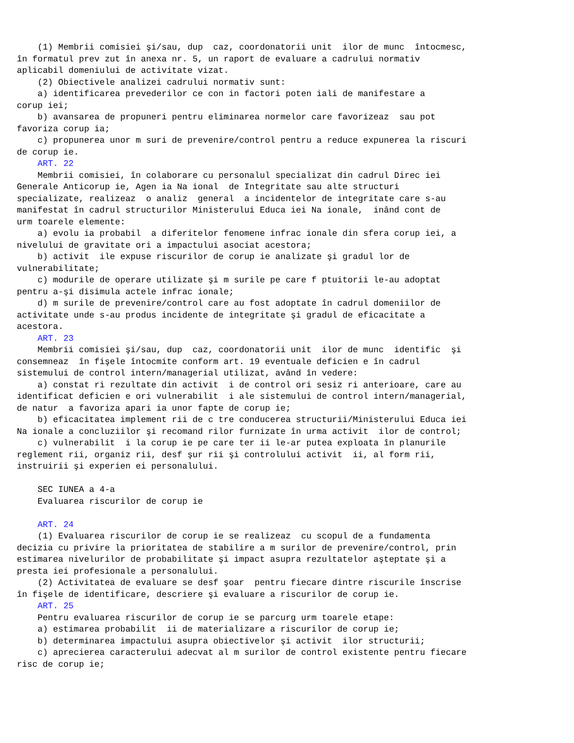(1) Membrii comisiei şi/sau, dup  caz, coordonatorii unit  ilor de munc  întocmesc,
în formatul prev zut în anexa nr. 5, un raport de evaluare a cadrului normativ
aplicabil domeniului de activitate vizat.
    (2) Obiectivele analizei cadrului normativ sunt:
    a) identificarea prevederilor ce con in factori poten iali de manifestare a
corup iei;
    b) avansarea de propuneri pentru eliminarea normelor care favorizeaz  sau pot
favoriza corup ia;
    c) propunerea unor m suri de prevenire/control pentru a reduce expunerea la riscuri
de corup ie.
    ART. 22
    Membrii comisiei, în colaborare cu personalul specializat din cadrul Direc iei
Generale Anticorup ie, Agen ia Na ional  de Integritate sau alte structuri
specializate, realizeaz  o analiz  general  a incidentelor de integritate care s-au
manifestat în cadrul structurilor Ministerului Educa iei Na ionale,  inând cont de
urm toarele elemente:
    a) evolu ia probabil  a diferitelor fenomene infrac ionale din sfera corup iei, a
nivelului de gravitate ori a impactului asociat acestora;
    b) activit  ile expuse riscurilor de corup ie analizate şi gradul lor de
vulnerabilitate;
    c) modurile de operare utilizate şi m surile pe care f ptuitorii le-au adoptat
pentru a-şi disimula actele infrac ionale;
    d) m surile de prevenire/control care au fost adoptate în cadrul domeniilor de
activitate unde s-au produs incidente de integritate şi gradul de eficacitate a
acestora.
    ART. 23
    Membrii comisiei şi/sau, dup  caz, coordonatorii unit  ilor de munc  identific  şi
consemneaz  în fişele întocmite conform art. 19 eventuale deficien e în cadrul
sistemului de control intern/managerial utilizat, având în vedere:
    a) constat ri rezultate din activit  i de control ori sesiz ri anterioare, care au
identificat deficien e ori vulnerabilit  i ale sistemului de control intern/managerial,
de natur  a favoriza apari ia unor fapte de corup ie;
    b) eficacitatea implement rii de c tre conducerea structurii/Ministerului Educa iei
Na ionale a concluziilor şi recomand rilor furnizate în urma activit  ilor de control;
    c) vulnerabilit  i la corup ie pe care ter ii le-ar putea exploata în planurile
reglement rii, organiz rii, desf şur rii şi controlului activit  ii, al form rii,
instruirii şi experien ei personalului.

    SEC IUNEA a 4-a
    Evaluarea riscurilor de corup ie

    ART. 24
    (1) Evaluarea riscurilor de corup ie se realizeaz  cu scopul de a fundamenta
decizia cu privire la prioritatea de stabilire a m surilor de prevenire/control, prin
estimarea nivelurilor de probabilitate şi impact asupra rezultatelor aşteptate şi a
presta iei profesionale a personalului.
    (2) Activitatea de evaluare se desf şoar  pentru fiecare dintre riscurile înscrise
în fişele de identificare, descriere şi evaluare a riscurilor de corup ie.
    ART. 25
    Pentru evaluarea riscurilor de corup ie se parcurg urm toarele etape:
    a) estimarea probabilit  ii de materializare a riscurilor de corup ie;
    b) determinarea impactului asupra obiectivelor şi activit  ilor structurii;
    c) aprecierea caracterului adecvat al m surilor de control existente pentru fiecare
risc de corup ie;